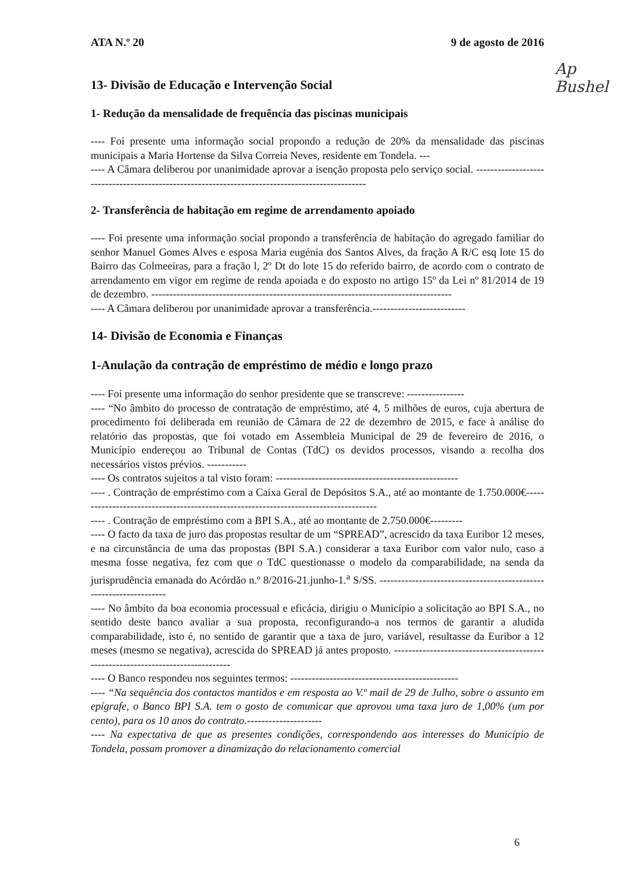Ap Bushel
ATA N.º 20 9 de agosto de 2016
13- Divisão de Educação e Intervenção Social
1- Redução da mensalidade de frequência das piscinas municipais
---- Foi presente uma informação social propondo a redução de 20% da mensalidade das piscinas municipais a Maria Hortense da Silva Correia Neves, residente em Tondela. ---
---- A Câmara deliberou por unanimidade aprovar a isenção proposta pelo serviço social. ------------------------------------------------------------------------------------------------
2- Transferência de habitação em regime de arrendamento apoiado
---- Foi presente uma informação social propondo a transferência de habitação do agregado familiar do senhor Manuel Gomes Alves e esposa Maria eugénia dos Santos Alves, da fração A R/C esq lote 15 do Bairro das Colmeeiras, para a fração l, 2º Dt do lote 15 do referido bairro, de acordo com o contrato de arrendamento em vigor em regime de renda apoiada e do exposto no artigo 15º da Lei nº 81/2014 de 19 de dezembro. ------------------------------------------------------------------------------------
---- A Câmara deliberou por unanimidade aprovar a transferência.--------------------------
14- Divisão de Economia e Finanças
1-Anulação da contração de empréstimo de médio e longo prazo
---- Foi presente uma informação do senhor presidente que se transcreve: ----------------
---- “No âmbito do processo de contratação de empréstimo, até 4, 5 milhões de euros, cuja abertura de procedimento foi deliberada em reunião de Câmara de 22 de dezembro de 2015, e face à análise do relatório das propostas, que foi votado em Assembleia Municipal de 29 de fevereiro de 2016, o Município endereçou ao Tribunal de Contas (TdC) os devidos processos, visando a recolha dos necessários vistos prévios. -----------
---- Os contratos sujeitos a tal visto foram: ---------------------------------------------------
---- . Contração de empréstimo com a Caixa Geral de Depósitos S.A., até ao montante de 1.750.000€-------------------------------------------------------------------------------------
---- . Contração de empréstimo com a BPI S.A., até ao montante de 2.750.000€---------
---- O facto da taxa de juro das propostas resultar de um “SPREAD”, acrescido da taxa Euribor 12 meses, e na circunstância de uma das propostas (BPI S.A.) considerar a taxa Euribor com valor nulo, caso a mesma fosse negativa, fez com que o TdC questionasse o modelo da comparabilidade, na senda da jurisprudência emanada do Acórdão n.º 8/2016-21.junho-1.<sup>a</sup> S/SS. -------------------------------------------------------------------
---- No âmbito da boa economia processual e eficácia, dirigiu o Município a solicitação ao BPI S.A., no sentido deste banco avaliar a sua proposta, reconfigurando-a nos termos de garantir a aludida comparabilidade, isto é, no sentido de garantir que a taxa de juro, variável, resultasse da Euribor a 12 meses (mesmo se negativa), acrescida do SPREAD já antes proposto. ---------------------------------------------------------------------------------
---- O Banco respondeu nos seguintes termos: -----------------------------------------------
---- “Na sequência dos contactos mantidos e em resposta ao V.º mail de 29 de Julho, sobre o assunto em epígrafe, o Banco BPI S.A. tem o gosto de comunicar que aprovou uma taxa juro de 1,00% (um por cento), para os 10 anos do contrato.---------------------
---- Na expectativa de que as presentes condições, correspondendo aos interesses do Município de Tondela, possam promover a dinamização do relacionamento comercial
6